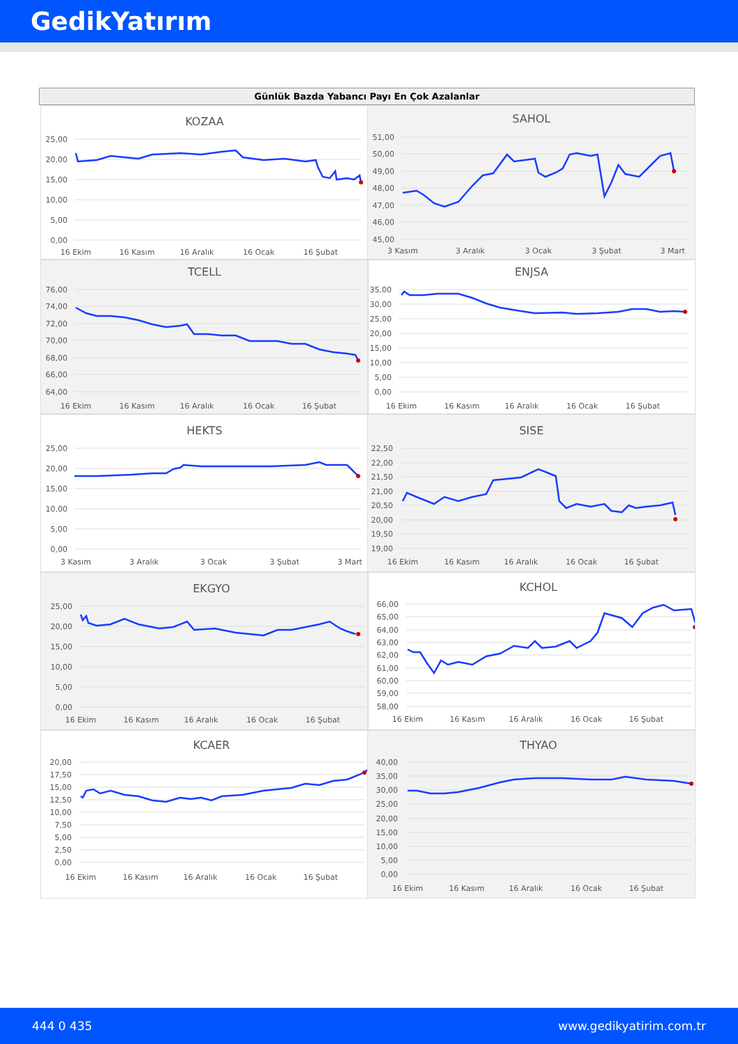GedikYatırım
Günlük Bazda Yabancı Payı En Çok Azalanlar
KOZAA
25,00
20,00
15,00
10,00
5,00
0,00
16 Ekim
16 Kasım
16 Aralık
16 Ocak
16 Şubat
SAHOL
51,00
50,00
49,00
48,00
47,00
46,00
45,00
3 Kasım
3 Aralık
3 Ocak
3 Şubat
3 Mart
TCELL
76,00
74,00
72,00
70,00
68,00
66,00
64,00
16 Ekim
16 Kasım
16 Aralık
16 Ocak
16 Şubat
ENJSA
35,00
30,00
25,00
20,00
15,00
10,00
5,00
0,00
16 Ekim
16 Kasım
16 Aralık
16 Ocak
16 Şubat
HEKTS
25,00
20,00
15,00
10,00
5,00
0,00
3 Kasım
3 Aralık
3 Ocak
3 Şubat
3 Mart
SISE
22,50
22,00
21,50
21,00
20,50
20,00
19,50
19,00
16 Ekim
16 Kasım
16 Aralık
16 Ocak
16 Şubat
EKGYO
25,00
20,00
15,00
10,00
5,00
0,00
16 Ekim
16 Kasım
16 Aralık
16 Ocak
16 Şubat
KCHOL
66,00
65,00
64,00
63,00
62,00
61,00
60,00
59,00
58,00
16 Ekim
16 Kasım
16 Aralık
16 Ocak
16 Şubat
KCAER
20,00
17,50
15,00
12,50
10,00
7,50
5,00
2,50
0,00
16 Ekim
16 Kasım
16 Aralık
16 Ocak
16 Şubat
THYAO
40,00
35,00
30,00
25,00
20,00
15,00
10,00
5,00
0,00
16 Ekim
16 Kasım
16 Aralık
16 Ocak
16 Şubat
444 0 435 www.gedikyatirim.com.tr